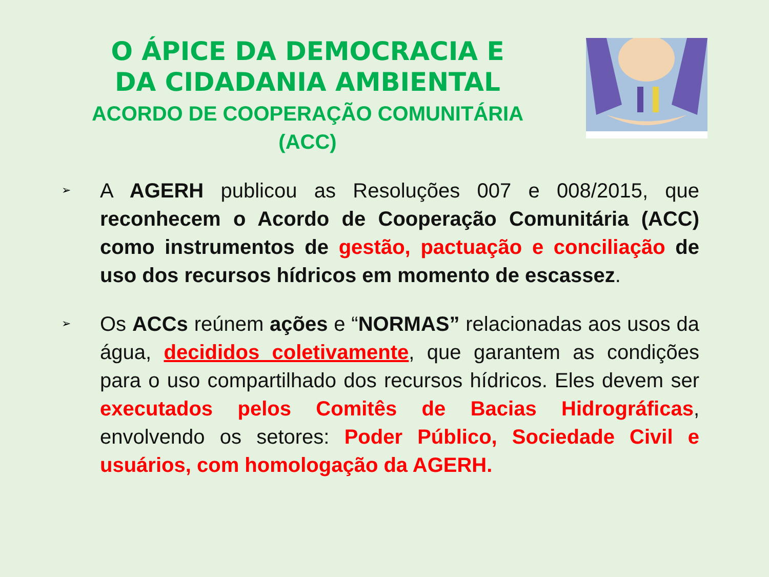O ÁPICE DA DEMOCRACIA E DA CIDADANIA AMBIENTAL
ACORDO DE COOPERAÇÃO COMUNITÁRIA (ACC)
➢
A AGERH publicou as Resoluções 007 e 008/2015, que reconhecem o Acordo de Cooperação Comunitária (ACC) como instrumentos de gestão, pactuação e conciliação de uso dos recursos hídricos em momento de escassez.
➢
Os ACCs reúnem ações e “NORMAS” relacionadas aos usos da água, decididos coletivamente, que garantem as condições para o uso compartilhado dos recursos hídricos. Eles devem ser executados pelos Comitês de Bacias Hidrográficas, envolvendo os setores: Poder Público, Sociedade Civil e usuários, com homologação da AGERH.